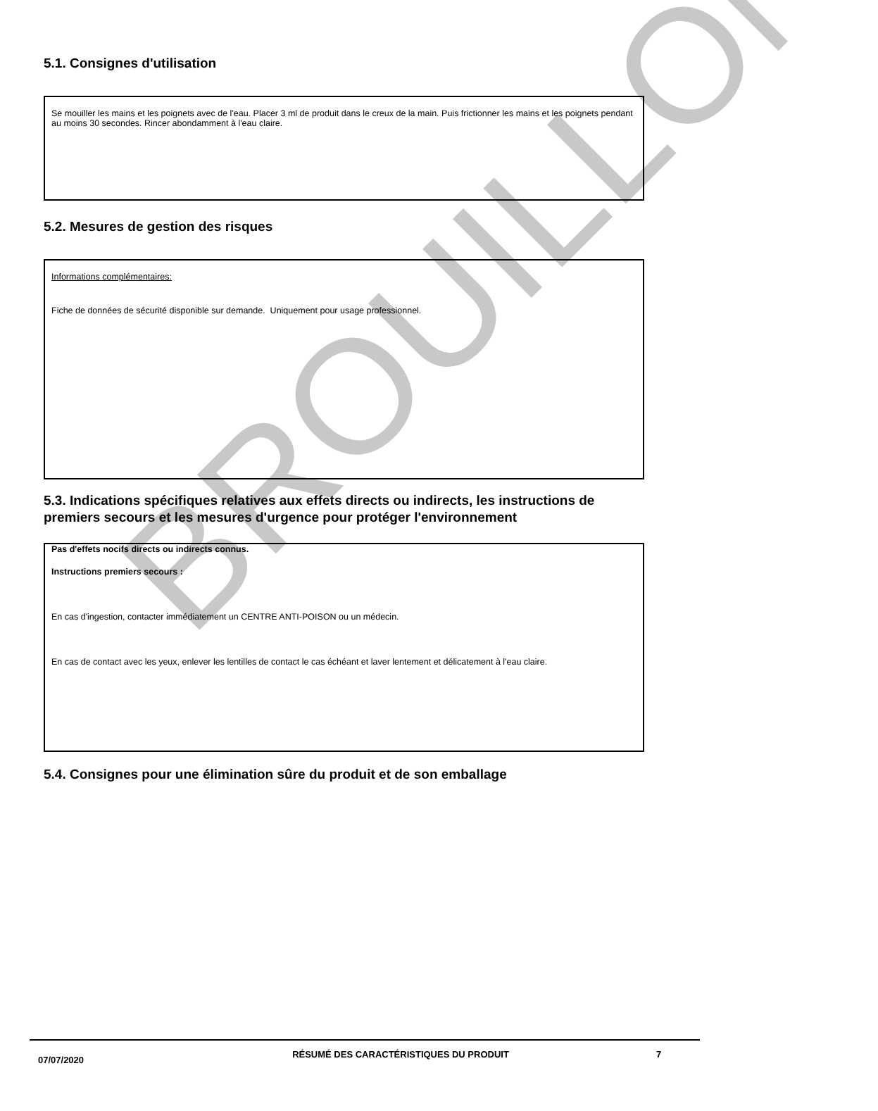BROUILLON
5.1. Consignes d'utilisation
Se mouiller les mains et les poignets avec de l'eau. Placer 3 ml de produit dans le creux de la main. Puis frictionner les mains et les poignets pendant au moins 30 secondes. Rincer abondamment à l'eau claire.
5.2. Mesures de gestion des risques
Informations complémentaires:
Fiche de données de sécurité disponible sur demande. Uniquement pour usage professionnel.
5.3. Indications spécifiques relatives aux effets directs ou indirects, les instructions de premiers secours et les mesures d'urgence pour protéger l'environnement
Pas d'effets nocifs directs ou indirects connus.
Instructions premiers secours :
En cas d'ingestion, contacter immédiatement un CENTRE ANTI-POISON ou un médecin.
En cas de contact avec les yeux, enlever les lentilles de contact le cas échéant et laver lentement et délicatement à l'eau claire.
5.4. Consignes pour une élimination sûre du produit et de son emballage
07/07/2020
RÉSUMÉ DES CARACTÉRISTIQUES DU PRODUIT 7